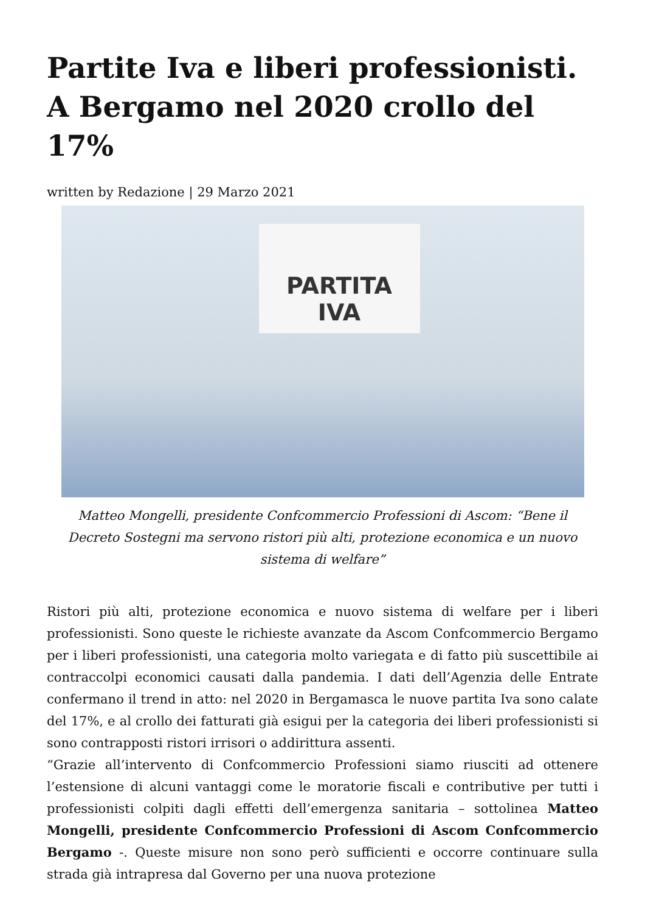Partite Iva e liberi professionisti. A Bergamo nel 2020 crollo del 17%
written by Redazione | 29 Marzo 2021
PARTITA
IVA
Matteo Mongelli, presidente Confcommercio Professioni di Ascom: “Bene il Decreto Sostegni ma servono ristori più alti, protezione economica e un nuovo sistema di welfare”
Ristori più alti, protezione economica e nuovo sistema di welfare per i liberi professionisti. Sono queste le richieste avanzate da Ascom Confcommercio Bergamo per i liberi professionisti, una categoria molto variegata e di fatto più suscettibile ai contraccolpi economici causati dalla pandemia. I dati dell’Agenzia delle Entrate confermano il trend in atto: nel 2020 in Bergamasca le nuove partita Iva sono calate del 17%, e al crollo dei fatturati già esigui per la categoria dei liberi professionisti si sono contrapposti ristori irrisori o addirittura assenti.
“Grazie all’intervento di Confcommercio Professioni siamo riusciti ad ottenere l’estensione di alcuni vantaggi come le moratorie fiscali e contributive per tutti i professionisti colpiti dagli effetti dell’emergenza sanitaria – sottolinea Matteo Mongelli, presidente Confcommercio Professioni di Ascom Confcommercio Bergamo -. Queste misure non sono però sufficienti e occorre continuare sulla strada già intrapresa dal Governo per una nuova protezione